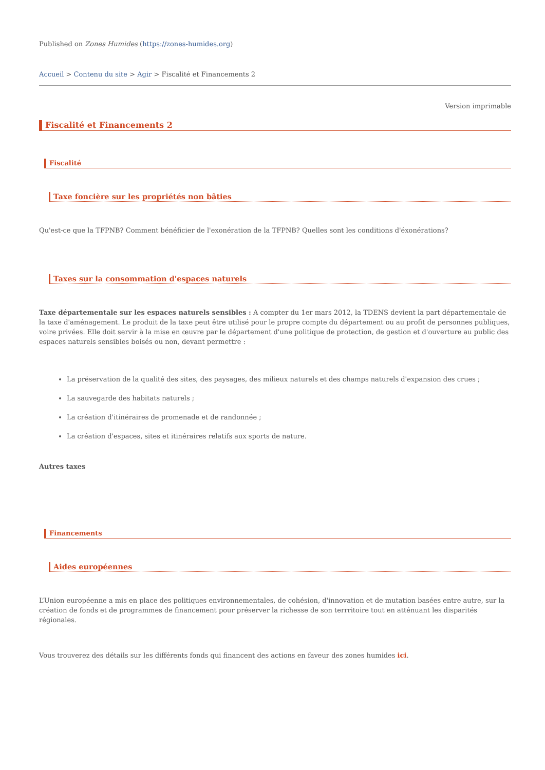Published on Zones Humides (https://zones-humides.org)
Accueil > Contenu du site > Agir > Fiscalité et Financements 2
Version imprimable
Fiscalité et Financements 2
Fiscalité
Taxe foncière sur les propriétés non bâties
Qu'est-ce que la TFPNB? Comment bénéficier de l'exonération de la TFPNB? Quelles sont les conditions d'éxonérations?
Taxes sur la consommation d'espaces naturels
Taxe départementale sur les espaces naturels sensibles : A compter du 1er mars 2012, la TDENS devient la part départementale de la taxe d'aménagement. Le produit de la taxe peut être utilisé pour le propre compte du département ou au profit de personnes publiques, voire privées. Elle doit servir à la mise en œuvre par le département d'une politique de protection, de gestion et d'ouverture au public des espaces naturels sensibles boisés ou non, devant permettre :
La préservation de la qualité des sites, des paysages, des milieux naturels et des champs naturels d'expansion des crues ;
La sauvegarde des habitats naturels ;
La création d'itinéraires de promenade et de randonnée ;
La création d'espaces, sites et itinéraires relatifs aux sports de nature.
Autres taxes
Financements
Aides européennes
L’Union européenne a mis en place des politiques environnementales, de cohésion, d'innovation et de mutation basées entre autre, sur la création de fonds et de programmes de financement pour préserver la richesse de son terrritoire tout en atténuant les disparités régionales.
Vous trouverez des détails sur les différents fonds qui financent des actions en faveur des zones humides ici.